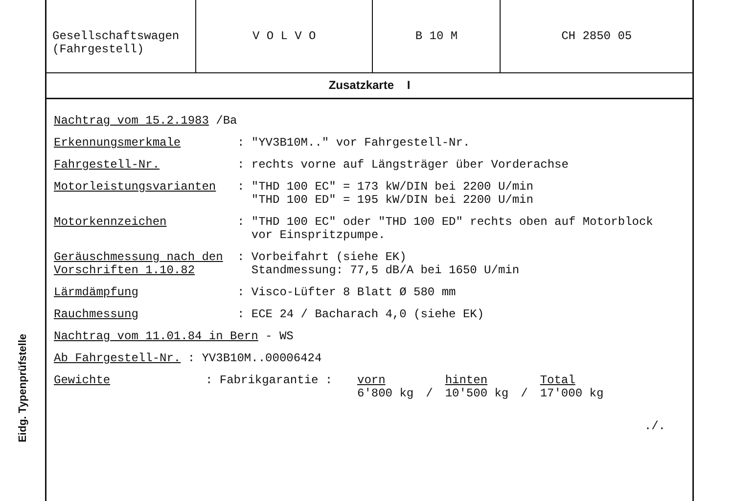Eidg. Typenprüfstelle
| Gesellschaftswagen (Fahrgestell) | V O L V O | B 10 M | CH 2850 05 |
Zusatzkarte I
Nachtrag vom 15.2.1983 /Ba
Erkennungsmerkmale: "YV3B10M.." vor Fahrgestell-Nr.
Fahrgestell-Nr.: rechts vorne auf Längsträger über Vorderachse
Motorleistungsvarianten: "THD 100 EC" = 173 kW/DIN bei 2200 U/min
"THD 100 ED" = 195 kW/DIN bei 2200 U/min
Motorkennzeichen: "THD 100 EC" oder "THD 100 ED" rechts oben auf Motorblock
vor Einspritzpumpe.
Geräuschmessung nach den Vorschriften 1.10.82: Vorbeifahrt (siehe EK)
Standmessung: 77,5 dB/A bei 1650 U/min
Lärmdämpfung: Visco-Lüfter 8 Blatt Ø 580 mm
Rauchmessung: ECE 24 / Bacharach 4,0 (siehe EK)
Nachtrag vom 11.01.84 in Bern - WS
Ab Fahrgestell-Nr. : YV3B10M..00006424
Gewichte: Fabrikgarantie :
| vorn | | hinten | | Total |
| 6'800 kg | / | 10'500 kg | / | 17'000 kg |
./.